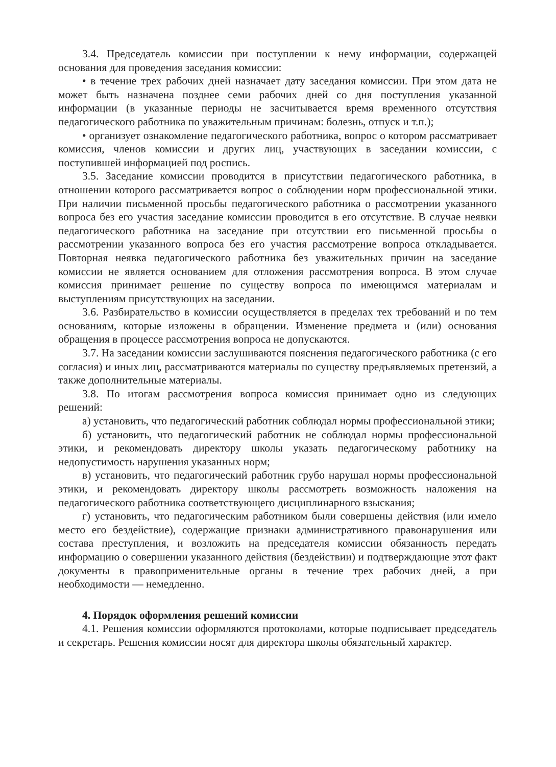3.4. Председатель комиссии при поступлении к нему информации, содержащей основания для проведения заседания комиссии:
• в течение трех рабочих дней назначает дату заседания комиссии. При этом дата не может быть назначена позднее семи рабочих дней со дня поступления указанной информации (в указанные периоды не засчитывается время временного отсутствия педагогического работника по уважительным причинам: болезнь, отпуск и т.п.);
• организует ознакомление педагогического работника, вопрос о котором рассматривает комиссия, членов комиссии и других лиц, участвующих в заседании комиссии, с поступившей информацией под роспись.
3.5. Заседание комиссии проводится в присутствии педагогического работника, в отношении которого рассматривается вопрос о соблюдении норм профессиональной этики. При наличии письменной просьбы педагогического работника о рассмотрении указанного вопроса без его участия заседание комиссии проводится в его отсутствие. В случае неявки педагогического работника на заседание при отсутствии его письменной просьбы о рассмотрении указанного вопроса без его участия рассмотрение вопроса откладывается. Повторная неявка педагогического работника без уважительных причин на заседание комиссии не является основанием для отложения рассмотрения вопроса. В этом случае комиссия принимает решение по существу вопроса по имеющимся материалам и выступлениям присутствующих на заседании.
3.6. Разбирательство в комиссии осуществляется в пределах тех требований и по тем основаниям, которые изложены в обращении. Изменение предмета и (или) основания обращения в процессе рассмотрения вопроса не допускаются.
3.7. На заседании комиссии заслушиваются пояснения педагогического работника (с его согласия) и иных лиц, рассматриваются материалы по существу предъявляемых претензий, а также дополнительные материалы.
3.8. По итогам рассмотрения вопроса комиссия принимает одно из следующих решений:
а) установить, что педагогический работник соблюдал нормы профессиональной этики;
б) установить, что педагогический работник не соблюдал нормы профессиональной этики, и рекомендовать директору школы указать педагогическому работнику на недопустимость нарушения указанных норм;
в) установить, что педагогический работник грубо нарушал нормы профессиональной этики, и рекомендовать директору школы рассмотреть возможность наложения на педагогического работника соответствующего дисциплинарного взыскания;
г) установить, что педагогическим работником были совершены действия (или имело место его бездействие), содержащие признаки административного правонарушения или состава преступления, и возложить на председателя комиссии обязанность передать информацию о совершении указанного действия (бездействии) и подтверждающие этот факт документы в правоприменительные органы в течение трех рабочих дней, а при необходимости — немедленно.
4. Порядок оформления решений комиссии
4.1. Решения комиссии оформляются протоколами, которые подписывает председатель и секретарь. Решения комиссии носят для директора школы обязательный характер.